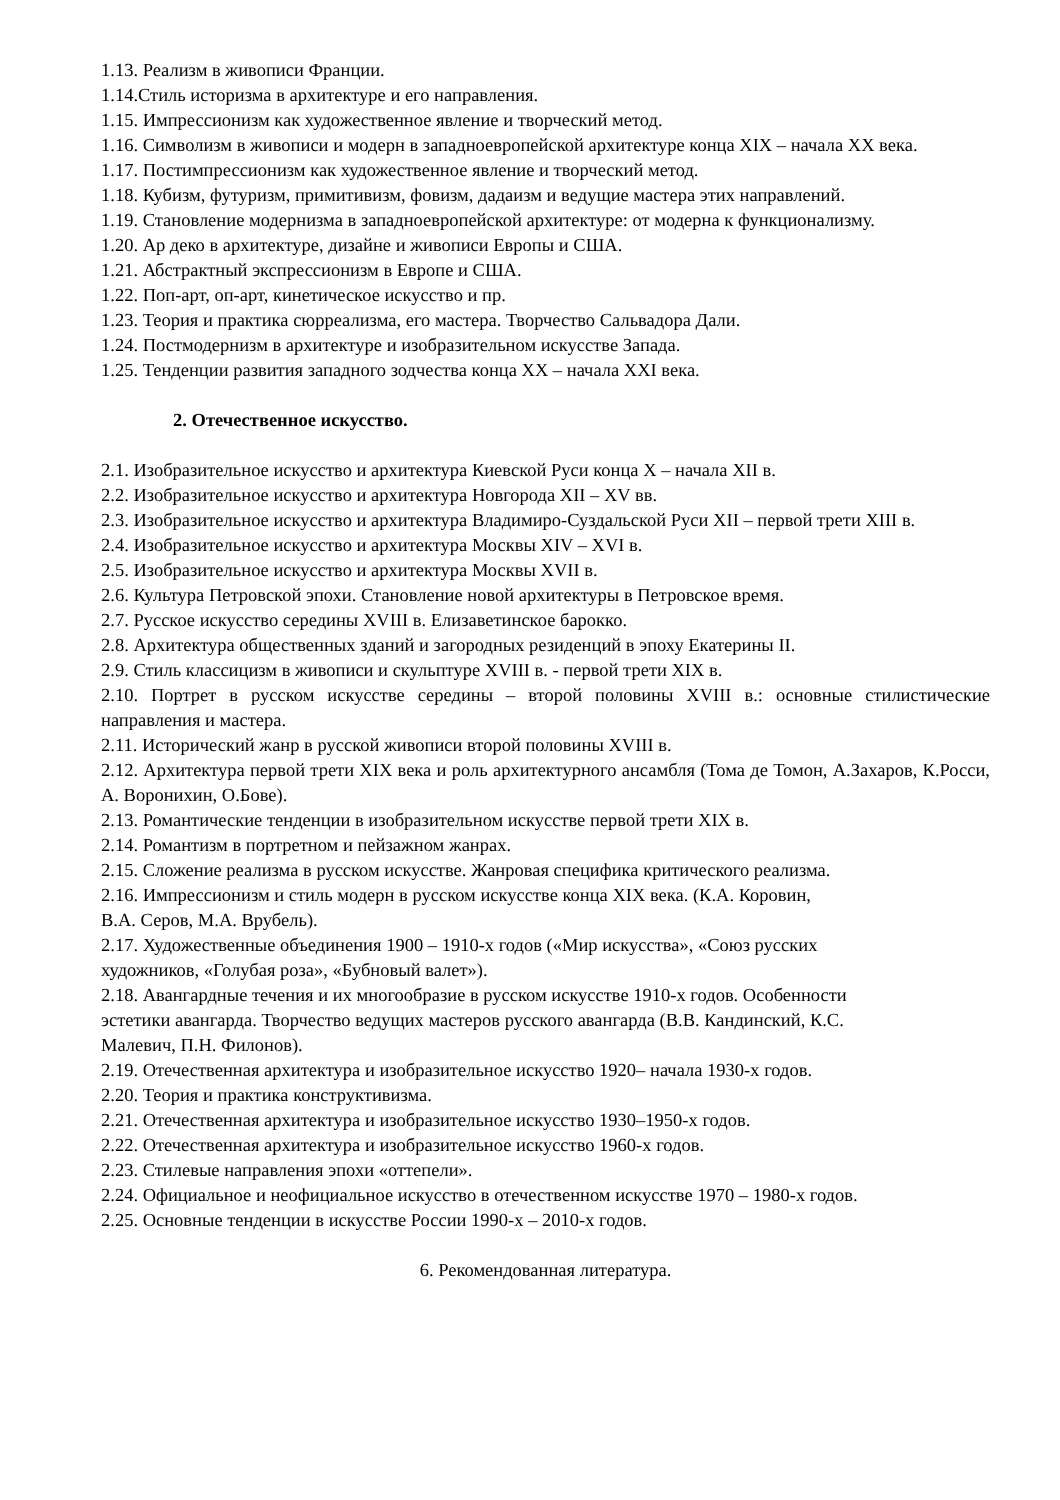1.13. Реализм в живописи Франции.
1.14.Стиль историзма в архитектуре и его направления.
1.15. Импрессионизм как художественное явление и творческий метод.
1.16. Символизм в живописи и модерн в западноевропейской архитектуре конца XIX – начала XX века.
1.17. Постимпрессионизм как художественное явление и творческий метод.
1.18. Кубизм, футуризм, примитивизм, фовизм, дадаизм и ведущие мастера этих направлений.
1.19. Становление модернизма в западноевропейской архитектуре: от модерна к функционализму.
1.20. Ар деко в архитектуре, дизайне и живописи Европы и США.
1.21. Абстрактный экспрессионизм в Европе и США.
1.22. Поп-арт, оп-арт, кинетическое искусство и пр.
1.23. Теория и практика сюрреализма, его мастера. Творчество Сальвадора Дали.
1.24. Постмодернизм в архитектуре и изобразительном искусстве Запада.
1.25. Тенденции развития западного зодчества конца XX – начала XXI века.
2. Отечественное искусство.
2.1. Изобразительное искусство и архитектура Киевской Руси конца X – начала XII в.
2.2. Изобразительное искусство и архитектура Новгорода XII – XV вв.
2.3. Изобразительное искусство и архитектура Владимиро-Суздальской Руси XII – первой трети XIII в.
2.4. Изобразительное искусство и архитектура Москвы XIV – XVI в.
2.5. Изобразительное искусство и архитектура Москвы XVII в.
2.6. Культура Петровской эпохи. Становление новой архитектуры в Петровское время.
2.7. Русское искусство середины XVIII в. Елизаветинское барокко.
2.8. Архитектура общественных зданий и загородных резиденций в эпоху Екатерины II.
2.9. Стиль классицизм в живописи и скульптуре XVIII в. - первой трети XIX в.
2.10. Портрет в русском искусстве середины – второй половины XVIII в.: основные стилистические направления и мастера.
2.11. Исторический жанр в русской живописи второй половины XVIII в.
2.12. Архитектура первой трети XIX века и роль архитектурного ансамбля (Тома де Томон, А.Захаров, К.Росси, А. Воронихин, О.Бове).
2.13. Романтические тенденции в изобразительном искусстве первой трети XIX в.
2.14. Романтизм в портретном и пейзажном жанрах.
2.15. Сложение реализма в русском искусстве. Жанровая специфика критического реализма.
2.16. Импрессионизм и стиль модерн в русском искусстве конца XIX века. (К.А. Коровин,
В.А. Серов, М.А. Врубель).
2.17. Художественные объединения 1900 – 1910-х годов («Мир искусства», «Союз русских
художников, «Голубая роза», «Бубновый валет»).
2.18. Авангардные течения и их многообразие в русском искусстве 1910-х годов. Особенности
эстетики авангарда. Творчество ведущих мастеров русского авангарда (В.В. Кандинский, К.С.
Малевич, П.Н. Филонов).
2.19. Отечественная архитектура и изобразительное искусство 1920– начала 1930-х годов.
2.20. Теория и практика конструктивизма.
2.21. Отечественная архитектура и изобразительное искусство 1930–1950-х годов.
2.22. Отечественная архитектура и изобразительное искусство 1960-х годов.
2.23. Стилевые направления эпохи «оттепели».
2.24. Официальное и неофициальное искусство в отечественном искусстве 1970 – 1980-х годов.
2.25. Основные тенденции в искусстве России 1990-х – 2010-х годов.
6. Рекомендованная литература.